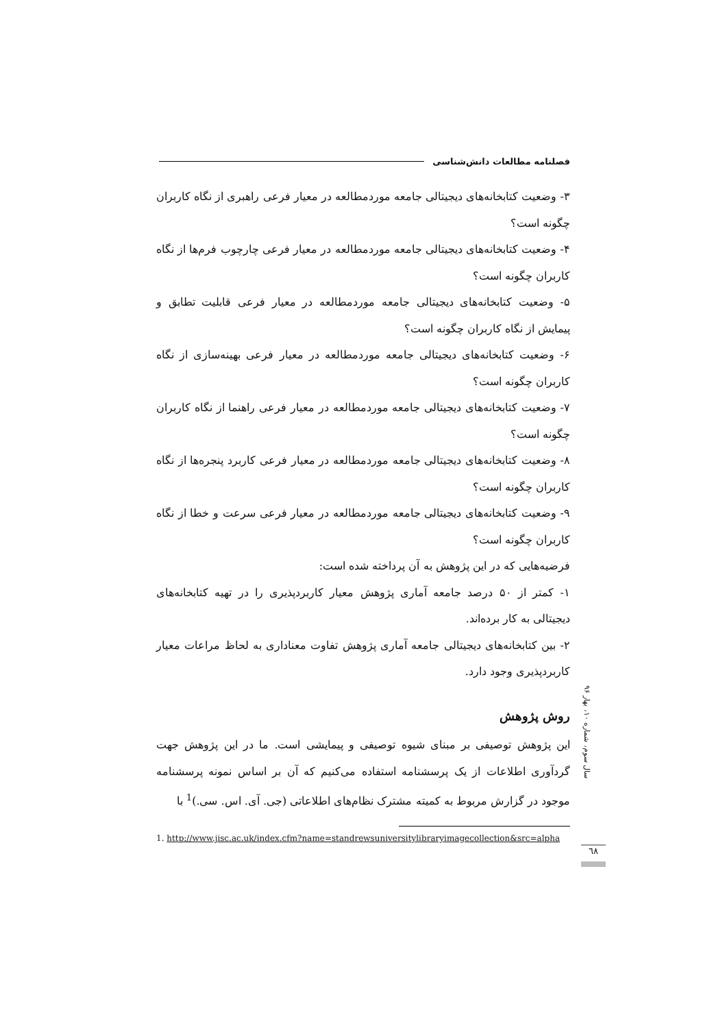فصلنامه مطالعات دانش‌شناسی
۳- وضعیت کتابخانه‌های دیجیتالی جامعه موردمطالعه در معیار فرعی راهبری از نگاه کاربران چگونه است؟
۴- وضعیت کتابخانه‌های دیجیتالی جامعه موردمطالعه در معیار فرعی چارچوب فرم‌ها از نگاه کاربران چگونه است؟
۵- وضعیت کتابخانه‌های دیجیتالی جامعه موردمطالعه در معیار فرعی قابلیت تطابق و پیمایش از نگاه کاربران چگونه است؟
۶- وضعیت کتابخانه‌های دیجیتالی جامعه موردمطالعه در معیار فرعی بهینه‌سازی از نگاه کاربران چگونه است؟
۷- وضعیت کتابخانه‌های دیجیتالی جامعه موردمطالعه در معیار فرعی راهنما از نگاه کاربران چگونه است؟
۸- وضعیت کتابخانه‌های دیجیتالی جامعه موردمطالعه در معیار فرعی کاربرد پنجره‌ها از نگاه کاربران چگونه است؟
۹- وضعیت کتابخانه‌های دیجیتالی جامعه موردمطالعه در معیار فرعی سرعت و خطا از نگاه کاربران چگونه است؟
فرضیه‌هایی که در این پژوهش به آن پرداخته شده است:
۱- کمتر از ۵۰ درصد جامعه آماری پژوهش معیار کاربردپذیری را در تهیه کتابخانه‌های دیجیتالی به کار برده‌اند.
۲- بین کتابخانه‌های دیجیتالی جامعه آماری پژوهش تفاوت معناداری به لحاظ مراعات معیار کاربردپذیری وجود دارد.
روش پژوهش
این پژوهش توصیفی بر مبنای شیوه توصیفی و پیمایشی است. ما در این پژوهش جهت گردآوری اطلاعات از یک پرسشنامه استفاده می‌کنیم که آن بر اساس نمونه پرسشنامه موجود در گزارش مربوط به کمیته مشترک نظام‌های اطلاعاتی (جی. آی. اس. سی.)<sup>1</sup> با
سال سوم، شماره ۱۰، بهار ۹۶
1. http://www.jisc.ac.uk/index.cfm?name=standrewsuniversitylibraryimagecollection&src=alpha
٦٨